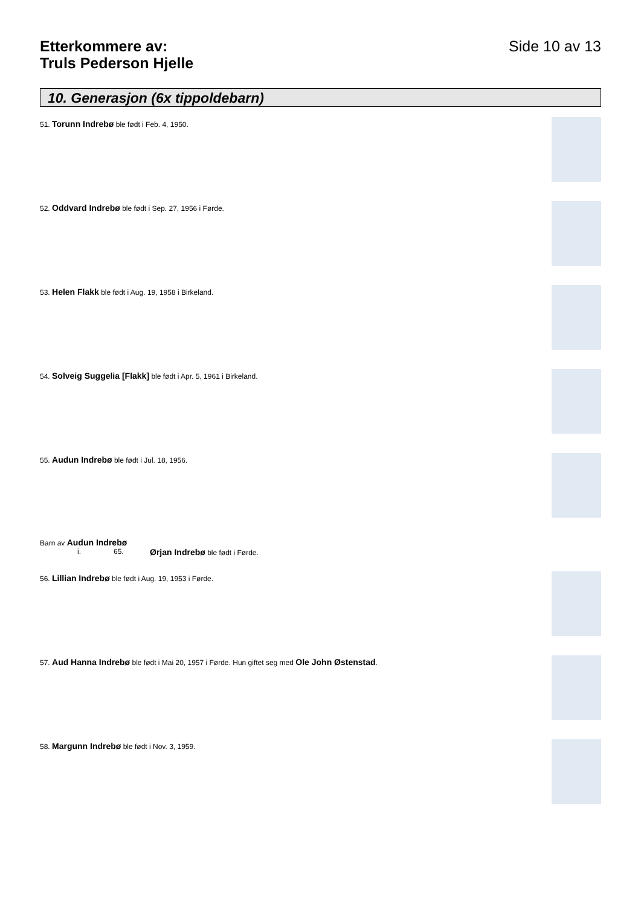Etterkommere av:
Truls Pederson Hjelle
Side 10 av 13
10. Generasjon (6x tippoldebarn)
51. Torunn Indrebø ble født i Feb. 4, 1950.
52. Oddvard Indrebø ble født i Sep. 27, 1956 i Førde.
53. Helen Flakk ble født i Aug. 19, 1958 i Birkeland.
54. Solveig Suggelia [Flakk] ble født i Apr. 5, 1961 i Birkeland.
55. Audun Indrebø ble født i Jul. 18, 1956.
Barn av Audun Indrebø
i. 65. Ørjan Indrebø ble født i Førde.
56. Lillian Indrebø ble født i Aug. 19, 1953 i Førde.
57. Aud Hanna Indrebø ble født i Mai 20, 1957 i Førde. Hun giftet seg med Ole John Østenstad.
58. Margunn Indrebø ble født i Nov. 3, 1959.